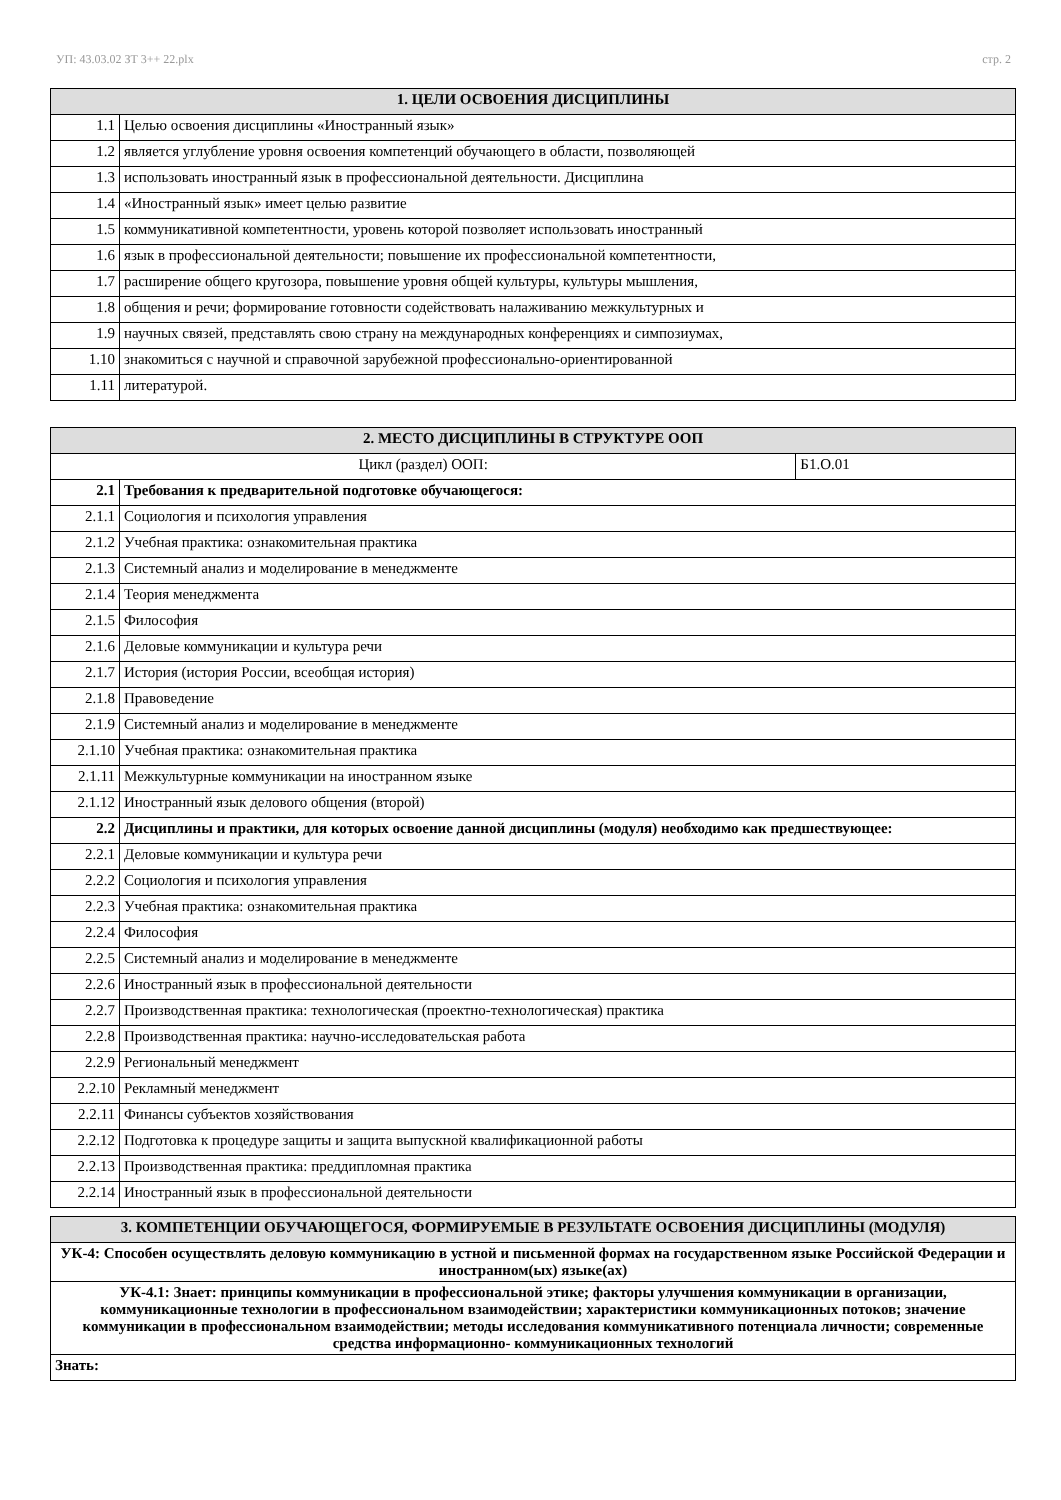УП: 43.03.02 ЗТ 3++ 22.plx стр. 2
| 1. ЦЕЛИ ОСВОЕНИЯ ДИСЦИПЛИНЫ | |
| --- | --- |
| 1.1 | Целью освоения дисциплины «Иностранный язык» |
| 1.2 | является углубление уровня освоения компетенций обучающего в области, позволяющей |
| 1.3 | использовать иностранный язык в профессиональной деятельности. Дисциплина |
| 1.4 | «Иностранный язык» имеет целью развитие |
| 1.5 | коммуникативной компетентности, уровень которой позволяет использовать иностранный |
| 1.6 | язык в профессиональной деятельности; повышение их профессиональной компетентности, |
| 1.7 | расширение общего кругозора, повышение уровня общей культуры, культуры мышления, |
| 1.8 | общения и речи; формирование готовности содействовать налаживанию межкультурных и |
| 1.9 | научных связей, представлять свою страну на международных конференциях и симпозиумах, |
| 1.10 | знакомиться с научной и справочной зарубежной профессионально-ориентированной |
| 1.11 | литературой. |
| 2. МЕСТО ДИСЦИПЛИНЫ В СТРУКТУРЕ ООП | | |
| --- | --- | --- |
| Цикл (раздел) ООП: | | Б1.О.01 |
| 2.1 | Требования к предварительной подготовке обучающегося: | |
| 2.1.1 | Социология и психология управления | |
| 2.1.2 | Учебная практика: ознакомительная практика | |
| 2.1.3 | Системный анализ и моделирование в менеджменте | |
| 2.1.4 | Теория менеджмента | |
| 2.1.5 | Философия | |
| 2.1.6 | Деловые коммуникации и культура речи | |
| 2.1.7 | История (история России, всеобщая история) | |
| 2.1.8 | Правоведение | |
| 2.1.9 | Системный анализ и моделирование в менеджменте | |
| 2.1.10 | Учебная практика: ознакомительная практика | |
| 2.1.11 | Межкультурные коммуникации на иностранном языке | |
| 2.1.12 | Иностранный язык делового общения (второй) | |
| 2.2 | Дисциплины и практики, для которых освоение данной дисциплины (модуля) необходимо как предшествующее: | |
| 2.2.1 | Деловые коммуникации и культура речи | |
| 2.2.2 | Социология и психология управления | |
| 2.2.3 | Учебная практика: ознакомительная практика | |
| 2.2.4 | Философия | |
| 2.2.5 | Системный анализ и моделирование в менеджменте | |
| 2.2.6 | Иностранный язык в профессиональной деятельности | |
| 2.2.7 | Производственная практика: технологическая (проектно-технологическая) практика | |
| 2.2.8 | Производственная практика: научно-исследовательская работа | |
| 2.2.9 | Региональный менеджмент | |
| 2.2.10 | Рекламный менеджмент | |
| 2.2.11 | Финансы субъектов хозяйствования | |
| 2.2.12 | Подготовка к процедуре защиты и защита выпускной квалификационной работы | |
| 2.2.13 | Производственная практика: преддипломная практика | |
| 2.2.14 | Иностранный язык в профессиональной деятельности | |
| 3. КОМПЕТЕНЦИИ ОБУЧАЮЩЕГОСЯ, ФОРМИРУЕМЫЕ В РЕЗУЛЬТАТЕ ОСВОЕНИЯ ДИСЦИПЛИНЫ (МОДУЛЯ) |
| --- |
| УК-4: Способен осуществлять деловую коммуникацию в устной и письменной формах на государственном языке Российской Федерации и иностранном(ых) языке(ах) |
| УК-4.1: Знает: принципы коммуникации в профессиональной этике; факторы улучшения коммуникации в организации, коммуникационные технологии в профессиональном взаимодействии; характеристики коммуникационных потоков; значение коммуникации в профессиональном взаимодействии; методы исследования коммуникативного потенциала личности; современные средства информационно- коммуникационных технологий |
| Знать: |